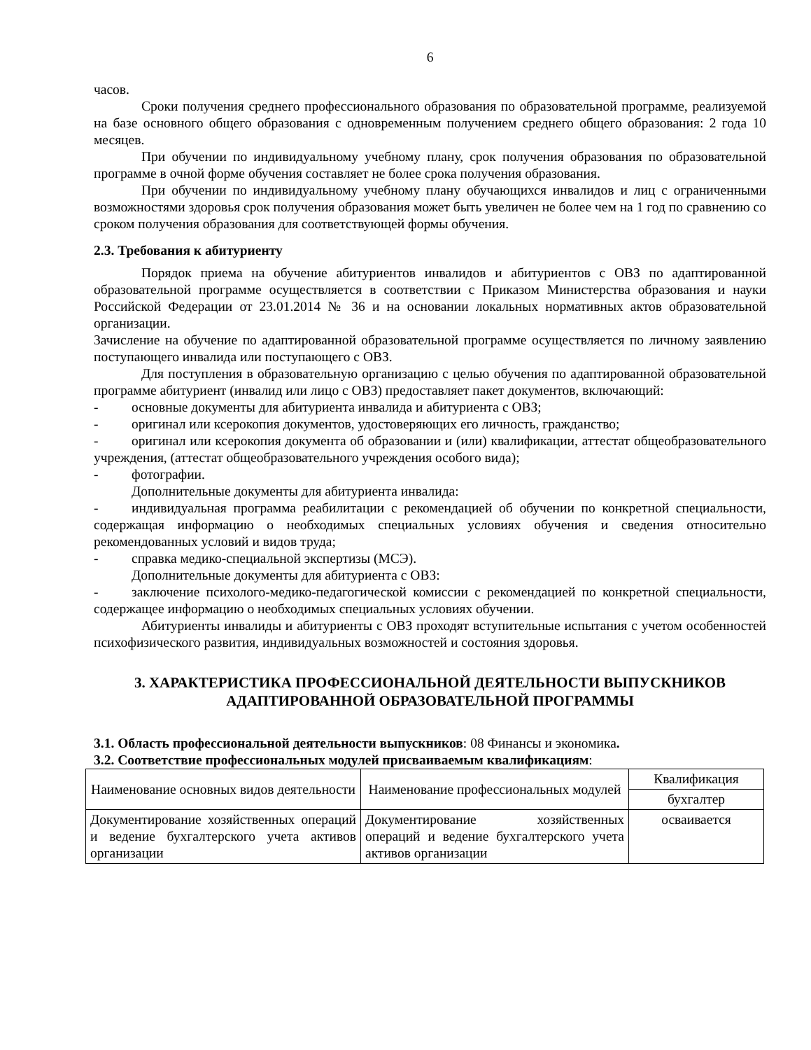6
часов.
Сроки получения среднего профессионального образования по образовательной программе, реализуемой на базе основного общего образования с одновременным получением среднего общего образования: 2 года 10 месяцев.
При обучении по индивидуальному учебному плану, срок получения образования по образовательной программе в очной форме обучения составляет не более срока получения образования.
При обучении по индивидуальному учебному плану обучающихся инвалидов и лиц с ограниченными возможностями здоровья срок получения образования может быть увеличен не более чем на 1 год по сравнению со сроком получения образования для соответствующей формы обучения.
2.3. Требования к абитуриенту
Порядок приема на обучение абитуриентов инвалидов и абитуриентов с ОВЗ по адаптированной образовательной программе осуществляется в соответствии с Приказом Министерства образования и науки Российской Федерации от 23.01.2014 № 36 и на основании локальных нормативных актов образовательной организации.
Зачисление на обучение по адаптированной образовательной программе осуществляется по личному заявлению поступающего инвалида или поступающего с ОВЗ.
Для поступления в образовательную организацию с целью обучения по адаптированной образовательной программе абитуриент (инвалид или лицо с ОВЗ) предоставляет пакет документов, включающий:
- основные документы для абитуриента инвалида и абитуриента с ОВЗ;
- оригинал или ксерокопия документов, удостоверяющих его личность, гражданство;
- оригинал или ксерокопия документа об образовании и (или) квалификации, аттестат общеобразовательного учреждения, (аттестат общеобразовательного учреждения особого вида);
- фотографии.
Дополнительные документы для абитуриента инвалида:
- индивидуальная программа реабилитации с рекомендацией об обучении по конкретной специальности, содержащая информацию о необходимых специальных условиях обучения и сведения относительно рекомендованных условий и видов труда;
- справка медико-специальной экспертизы (МСЭ).
Дополнительные документы для абитуриента с ОВЗ:
- заключение психолого-медико-педагогической комиссии с рекомендацией по конкретной специальности, содержащее информацию о необходимых специальных условиях обучении.
Абитуриенты инвалиды и абитуриенты с ОВЗ проходят вступительные испытания с учетом особенностей психофизического развития, индивидуальных возможностей и состояния здоровья.
3. ХАРАКТЕРИСТИКА ПРОФЕССИОНАЛЬНОЙ ДЕЯТЕЛЬНОСТИ ВЫПУСКНИКОВ АДАПТИРОВАННОЙ ОБРАЗОВАТЕЛЬНОЙ ПРОГРАММЫ
3.1. Область профессиональной деятельности выпускников: 08 Финансы и экономика.
3.2. Соответствие профессиональных модулей присваиваемым квалификациям:
| Наименование основных видов деятельности | Наименование профессиональных модулей | Квалификация |
| --- | --- | --- |
| | | бухгалтер |
| Документирование хозяйственных операций и ведение бухгалтерского учета активов организации | Документирование хозяйственных операций и ведение бухгалтерского учета активов организации | осваивается |